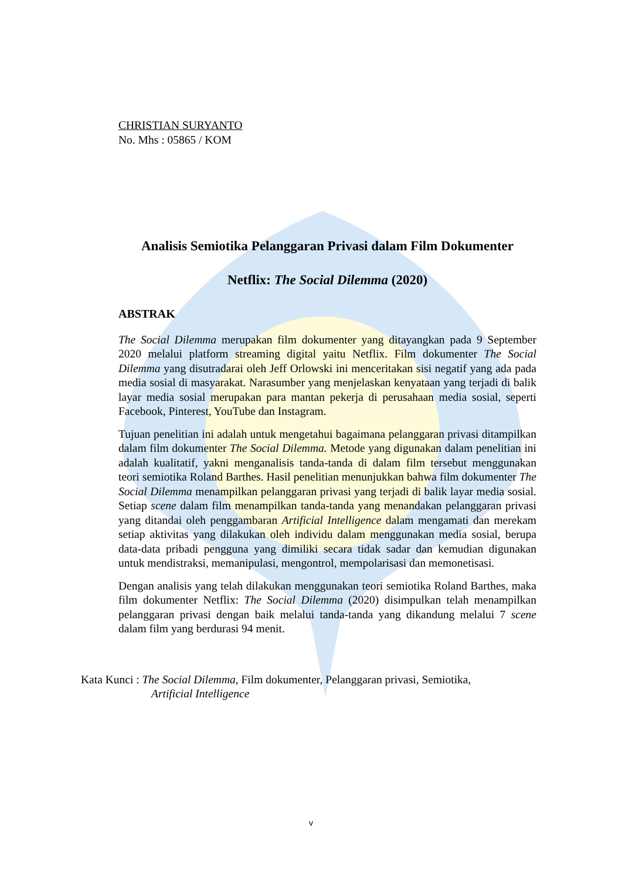CHRISTIAN SURYANTO
No. Mhs : 05865 / KOM
Analisis Semiotika Pelanggaran Privasi dalam Film Dokumenter
Netflix: The Social Dilemma (2020)
ABSTRAK
The Social Dilemma merupakan film dokumenter yang ditayangkan pada 9 September 2020 melalui platform streaming digital yaitu Netflix. Film dokumenter The Social Dilemma yang disutradarai oleh Jeff Orlowski ini menceritakan sisi negatif yang ada pada media sosial di masyarakat. Narasumber yang menjelaskan kenyataan yang terjadi di balik layar media sosial merupakan para mantan pekerja di perusahaan media sosial, seperti Facebook, Pinterest, YouTube dan Instagram.
Tujuan penelitian ini adalah untuk mengetahui bagaimana pelanggaran privasi ditampilkan dalam film dokumenter The Social Dilemma. Metode yang digunakan dalam penelitian ini adalah kualitatif, yakni menganalisis tanda-tanda di dalam film tersebut menggunakan teori semiotika Roland Barthes. Hasil penelitian menunjukkan bahwa film dokumenter The Social Dilemma menampilkan pelanggaran privasi yang terjadi di balik layar media sosial. Setiap scene dalam film menampilkan tanda-tanda yang menandakan pelanggaran privasi yang ditandai oleh penggambaran Artificial Intelligence dalam mengamati dan merekam setiap aktivitas yang dilakukan oleh individu dalam menggunakan media sosial, berupa data-data pribadi pengguna yang dimiliki secara tidak sadar dan kemudian digunakan untuk mendistraksi, memanipulasi, mengontrol, mempolarisasi dan memonetisasi.
Dengan analisis yang telah dilakukan menggunakan teori semiotika Roland Barthes, maka film dokumenter Netflix: The Social Dilemma (2020) disimpulkan telah menampilkan pelanggaran privasi dengan baik melalui tanda-tanda yang dikandung melalui 7 scene dalam film yang berdurasi 94 menit.
Kata Kunci : The Social Dilemma, Film dokumenter, Pelanggaran privasi, Semiotika,
Artificial Intelligence
v